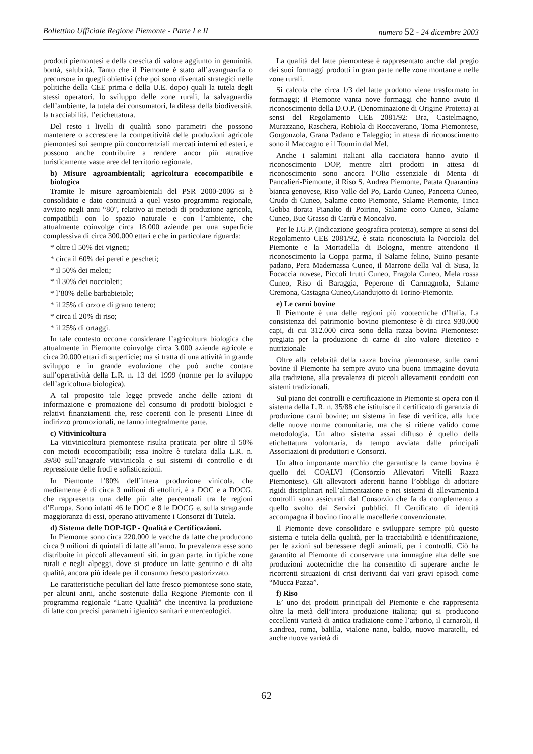Bollettino Ufficiale Regione Piemonte - Parte I e II numero 52 - 24 dicembre 2003
prodotti piemontesi e della crescita di valore aggiunto in genuinità, bontà, salubrità. Tanto che il Piemonte è stato all’avanguardia o precursore in quegli obiettivi (che poi sono diventati strategici nelle politiche della CEE prima e della U.E. dopo) quali la tutela degli stessi operatori, lo sviluppo delle zone rurali, la salvaguardia dell’ambiente, la tutela dei consumatori, la difesa della biodiversità, la tracciabilità, l’etichettatura.
Del resto i livelli di qualità sono parametri che possono mantenere o accrescere la competitività delle produzioni agricole piemontesi sui sempre più concorrenziali mercati interni ed esteri, e possono anche contribuire a rendere ancor più attrattive turisticamente vaste aree del territorio regionale.
b) Misure agroambientali; agricoltura ecocompatibile e biologica
Tramite le misure agroambientali del PSR 2000-2006 si è consolidato e dato continuità a quel vasto programma regionale, avviato negli anni “80", relativo ai metodi di produzione agricola, compatibili con lo spazio naturale e con l’ambiente, che attualmente coinvolge circa 18.000 aziende per una superficie complessiva di circa 300.000 ettari e che in particolare riguarda:
* oltre il 50% dei vigneti;
* circa il 60% dei pereti e pescheti;
* il 50% dei meleti;
* il 30% dei noccioleti;
* l’80% delle barbabietole;
* il 25% di orzo e di grano tenero;
* circa il 20% di riso;
* il 25% di ortaggi.
In tale contesto occorre considerare l’agricoltura biologica che attualmente in Piemonte coinvolge circa 3.000 aziende agricole e circa 20.000 ettari di superficie; ma si tratta di una attività in grande sviluppo e in grande evoluzione che può anche contare sull’operatività della L.R. n. 13 del 1999 (norme per lo sviluppo dell’agricoltura biologica).
A tal proposito tale legge prevede anche delle azioni di informazione e promozione del consumo di prodotti biologici e relativi finanziamenti che, rese coerenti con le presenti Linee di indirizzo promozionali, ne fanno integralmente parte.
c) Vitivinicoltura
La vitivinicoltura piemontese risulta praticata per oltre il 50% con metodi ecocompatibili; essa inoltre è tutelata dalla L.R. n. 39/80 sull’anagrafe vitivinicola e sui sistemi di controllo e di repressione delle frodi e sofisticazioni.
In Piemonte l’80% dell’intera produzione vinicola, che mediamente è di circa 3 milioni di ettolitri, è a DOC e a DOCG, che rappresenta una delle più alte percentuali tra le regioni d’Europa. Sono infatti 46 le DOC e 8 le DOCG e, sulla stragrande maggioranza di essi, operano attivamente i Consorzi di Tutela.
d) Sistema delle DOP-IGP - Qualità e Certificazioni.
In Piemonte sono circa 220.000 le vacche da latte che producono circa 9 milioni di quintali di latte all’anno. In prevalenza esse sono distribuite in piccoli allevamenti siti, in gran parte, in tipiche zone rurali e negli alpeggi, dove si produce un latte genuino e di alta qualità, ancora più ideale per il consumo fresco pastorizzato.
Le caratteristiche peculiari del latte fresco piemontese sono state, per alcuni anni, anche sostenute dalla Regione Piemonte con il programma regionale “Latte Qualità” che incentiva la produzione di latte con precisi parametri igienico sanitari e merceologici.
La qualità del latte piemontese è rappresentato anche dal pregio dei suoi formaggi prodotti in gran parte nelle zone montane e nelle zone rurali.
Si calcola che circa 1/3 del latte prodotto viene trasformato in formaggi; il Piemonte vanta nove formaggi che hanno avuto il riconoscimento della D.O.P. (Denominazione di Origine Protetta) ai sensi del Regolamento CEE 2081/92: Bra, Castelmagno, Murazzano, Raschera, Robiola di Roccaverano, Toma Piemontese, Gorgonzola, Grana Padano e Taleggio; in attesa di riconoscimento sono il Maccagno e il Toumin dal Mel.
Anche i salamini italiani alla cacciatora hanno avuto il riconoscimento DOP, mentre altri prodotti in attesa di riconoscimento sono ancora l’Olio essenziale di Menta di Pancalieri-Piemonte, il Riso S. Andrea Piemonte, Patata Quarantina bianca genovese, Riso Valle del Po, Lardo Cuneo, Pancetta Cuneo, Crudo di Cuneo, Salame cotto Piemonte, Salame Piemonte, Tinca Gobba dorata Pianalto di Poirino, Salame cotto Cuneo, Salame Cuneo, Bue Grasso di Carrù e Moncalvo.
Per le I.G.P. (Indicazione geografica protetta), sempre ai sensi del Regolamento CEE 2081/92, è stata riconosciuta la Nocciola del Piemonte e la Mortadella di Bologna, mentre attendono il riconoscimento la Coppa parma, il Salame felino, Suino pesante padano, Pera Madernassa Cuneo, il Marrone della Val di Susa, la Focaccia novese, Piccoli frutti Cuneo, Fragola Cuneo, Mela rossa Cuneo, Riso di Baraggia, Peperone di Carmagnola, Salame Cremona, Castagna Cuneo,Giandujotto di Torino-Piemonte.
e) Le carni bovine
Il Piemonte è una delle regioni più zootecniche d’Italia. La consistenza del patrimonio bovino piemontese è di circa 930.000 capi, di cui 312.000 circa sono della razza bovina Piemontese: pregiata per la produzione di carne di alto valore dietetico e nutrizionale
Oltre alla celebrità della razza bovina piemontese, sulle carni bovine il Piemonte ha sempre avuto una buona immagine dovuta alla tradizione, alla prevalenza di piccoli allevamenti condotti con sistemi tradizionali.
Sul piano dei controlli e certificazione in Piemonte si opera con il sistema della L.R. n. 35/88 che istituisce il certificato di garanzia di produzione carni bovine; un sistema in fase di verifica, alla luce delle nuove norme comunitarie, ma che si ritiene valido come metodologia. Un altro sistema assai diffuso è quello della etichettatura volontaria, da tempo avviata dalle principali Associazioni di produttori e Consorzi.
Un altro importante marchio che garantisce la carne bovina è quello del COALVI (Consorzio Allevatori Vitelli Razza Piemontese). Gli allevatori aderenti hanno l’obbligo di adottare rigidi disciplinari nell’alimentazione e nei sistemi di allevamento.I controlli sono assicurati dal Consorzio che fa da complemento a quello svolto dai Servizi pubblici. Il Certificato di identità accompagna il bovino fino alle macellerie convenzionate.
Il Piemonte deve consolidare e sviluppare sempre più questo sistema e tutela della qualità, per la tracciabilità e identificazione, per le azioni sul benessere degli animali, per i controlli. Ciò ha garantito al Piemonte di conservare una immagine alta delle sue produzioni zootecniche che ha consentito di superare anche le ricorrenti situazioni di crisi derivanti dai vari gravi episodi come “Mucca Pazza”.
f) Riso
E’ uno dei prodotti principali del Piemonte e che rappresenta oltre la metà dell’intera produzione italiana; qui si producono eccellenti varietà di antica tradizione come l’arborio, il carnaroli, il s.andrea, roma, balilla, vialone nano, baldo, nuovo maratelli, ed anche nuove varietà di
62